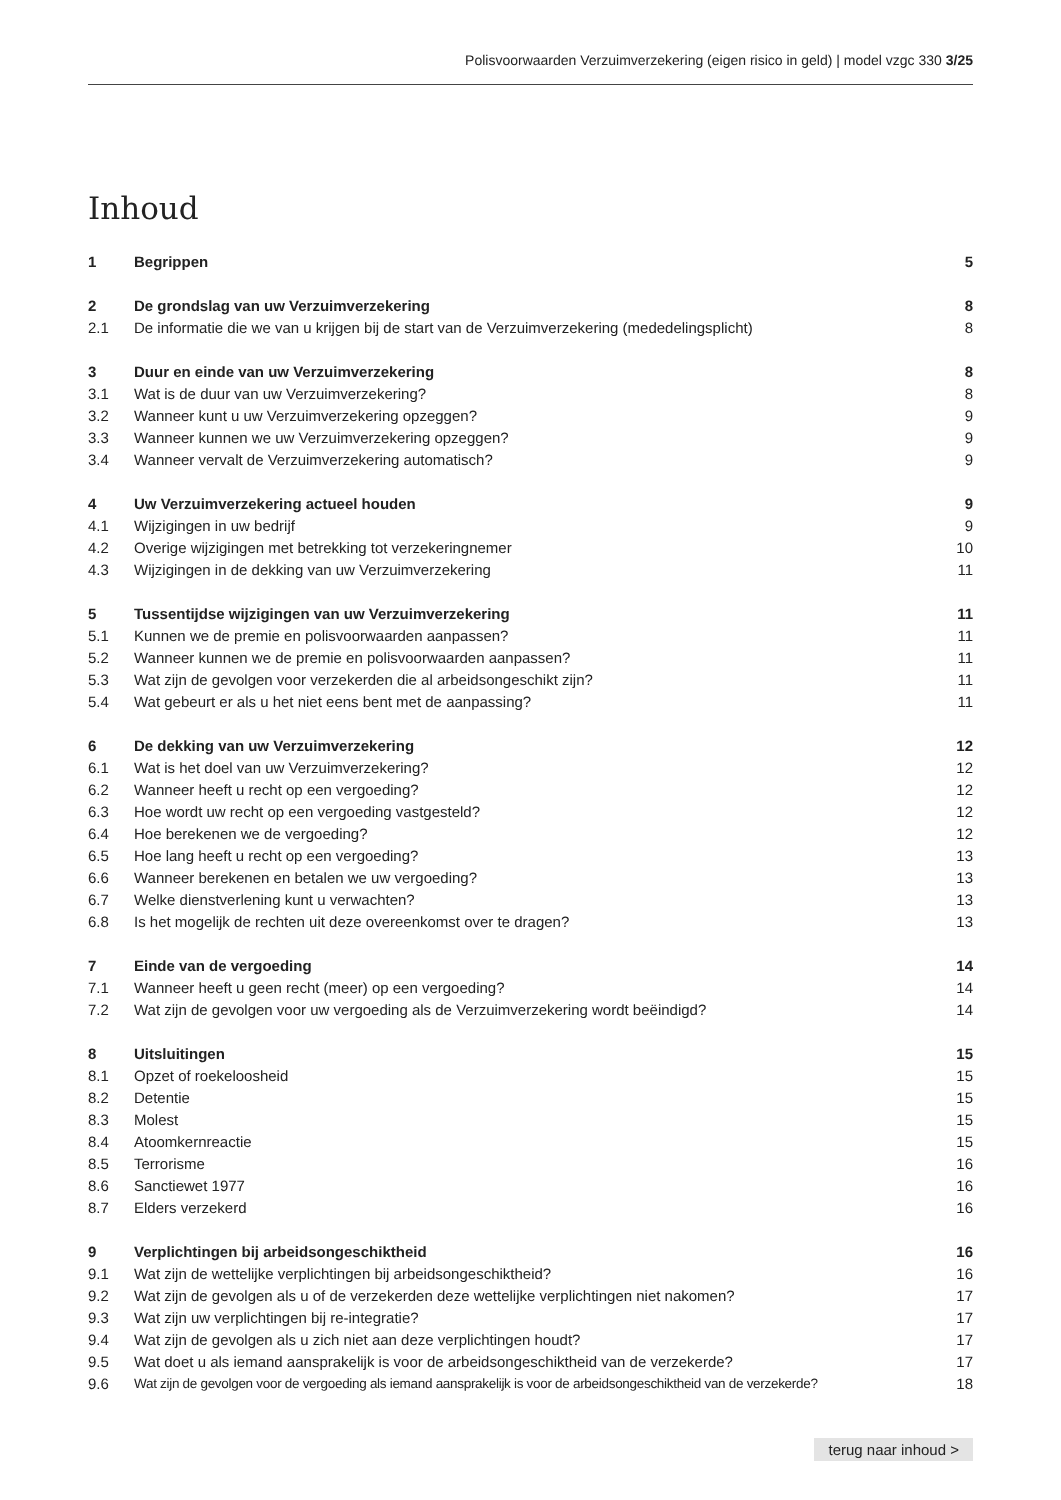Polisvoorwaarden Verzuimverzekering (eigen risico in geld) | model vzgc 330 3/25
Inhoud
| 1 | Begrippen | 5 |
| 2 | De grondslag van uw Verzuimverzekering | 8 |
| 2.1 | De informatie die we van u krijgen bij de start van de Verzuimverzekering (mededelingsplicht) | 8 |
| 3 | Duur en einde van uw Verzuimverzekering | 8 |
| 3.1 | Wat is de duur van uw Verzuimverzekering? | 8 |
| 3.2 | Wanneer kunt u uw Verzuimverzekering opzeggen? | 9 |
| 3.3 | Wanneer kunnen we uw Verzuimverzekering opzeggen? | 9 |
| 3.4 | Wanneer vervalt de Verzuimverzekering automatisch? | 9 |
| 4 | Uw Verzuimverzekering actueel houden | 9 |
| 4.1 | Wijzigingen in uw bedrijf | 9 |
| 4.2 | Overige wijzigingen met betrekking tot verzekeringnemer | 10 |
| 4.3 | Wijzigingen in de dekking van uw Verzuimverzekering | 11 |
| 5 | Tussentijdse wijzigingen van uw Verzuimverzekering | 11 |
| 5.1 | Kunnen we de premie en polisvoorwaarden aanpassen? | 11 |
| 5.2 | Wanneer kunnen we de premie en polisvoorwaarden aanpassen? | 11 |
| 5.3 | Wat zijn de gevolgen voor verzekerden die al arbeidsongeschikt zijn? | 11 |
| 5.4 | Wat gebeurt er als u het niet eens bent met de aanpassing? | 11 |
| 6 | De dekking van uw Verzuimverzekering | 12 |
| 6.1 | Wat is het doel van uw Verzuimverzekering? | 12 |
| 6.2 | Wanneer heeft u recht op een vergoeding? | 12 |
| 6.3 | Hoe wordt uw recht op een vergoeding vastgesteld? | 12 |
| 6.4 | Hoe berekenen we de vergoeding? | 12 |
| 6.5 | Hoe lang heeft u recht op een vergoeding? | 13 |
| 6.6 | Wanneer berekenen en betalen we uw vergoeding? | 13 |
| 6.7 | Welke dienstverlening kunt u verwachten? | 13 |
| 6.8 | Is het mogelijk de rechten uit deze overeenkomst over te dragen? | 13 |
| 7 | Einde van de vergoeding | 14 |
| 7.1 | Wanneer heeft u geen recht (meer) op een vergoeding? | 14 |
| 7.2 | Wat zijn de gevolgen voor uw vergoeding als de Verzuimverzekering wordt beëindigd? | 14 |
| 8 | Uitsluitingen | 15 |
| 8.1 | Opzet of roekeloosheid | 15 |
| 8.2 | Detentie | 15 |
| 8.3 | Molest | 15 |
| 8.4 | Atoomkernreactie | 15 |
| 8.5 | Terrorisme | 16 |
| 8.6 | Sanctiewet 1977 | 16 |
| 8.7 | Elders verzekerd | 16 |
| 9 | Verplichtingen bij arbeidsongeschiktheid | 16 |
| 9.1 | Wat zijn de wettelijke verplichtingen bij arbeidsongeschiktheid? | 16 |
| 9.2 | Wat zijn de gevolgen als u of de verzekerden deze wettelijke verplichtingen niet nakomen? | 17 |
| 9.3 | Wat zijn uw verplichtingen bij re-integratie? | 17 |
| 9.4 | Wat zijn de gevolgen als u zich niet aan deze verplichtingen houdt? | 17 |
| 9.5 | Wat doet u als iemand aansprakelijk is voor de arbeidsongeschiktheid van de verzekerde? | 17 |
| 9.6 | Wat zijn de gevolgen voor de vergoeding als iemand aansprakelijk is voor de arbeidsongeschiktheid van de verzekerde? | 18 |
terug naar inhoud >